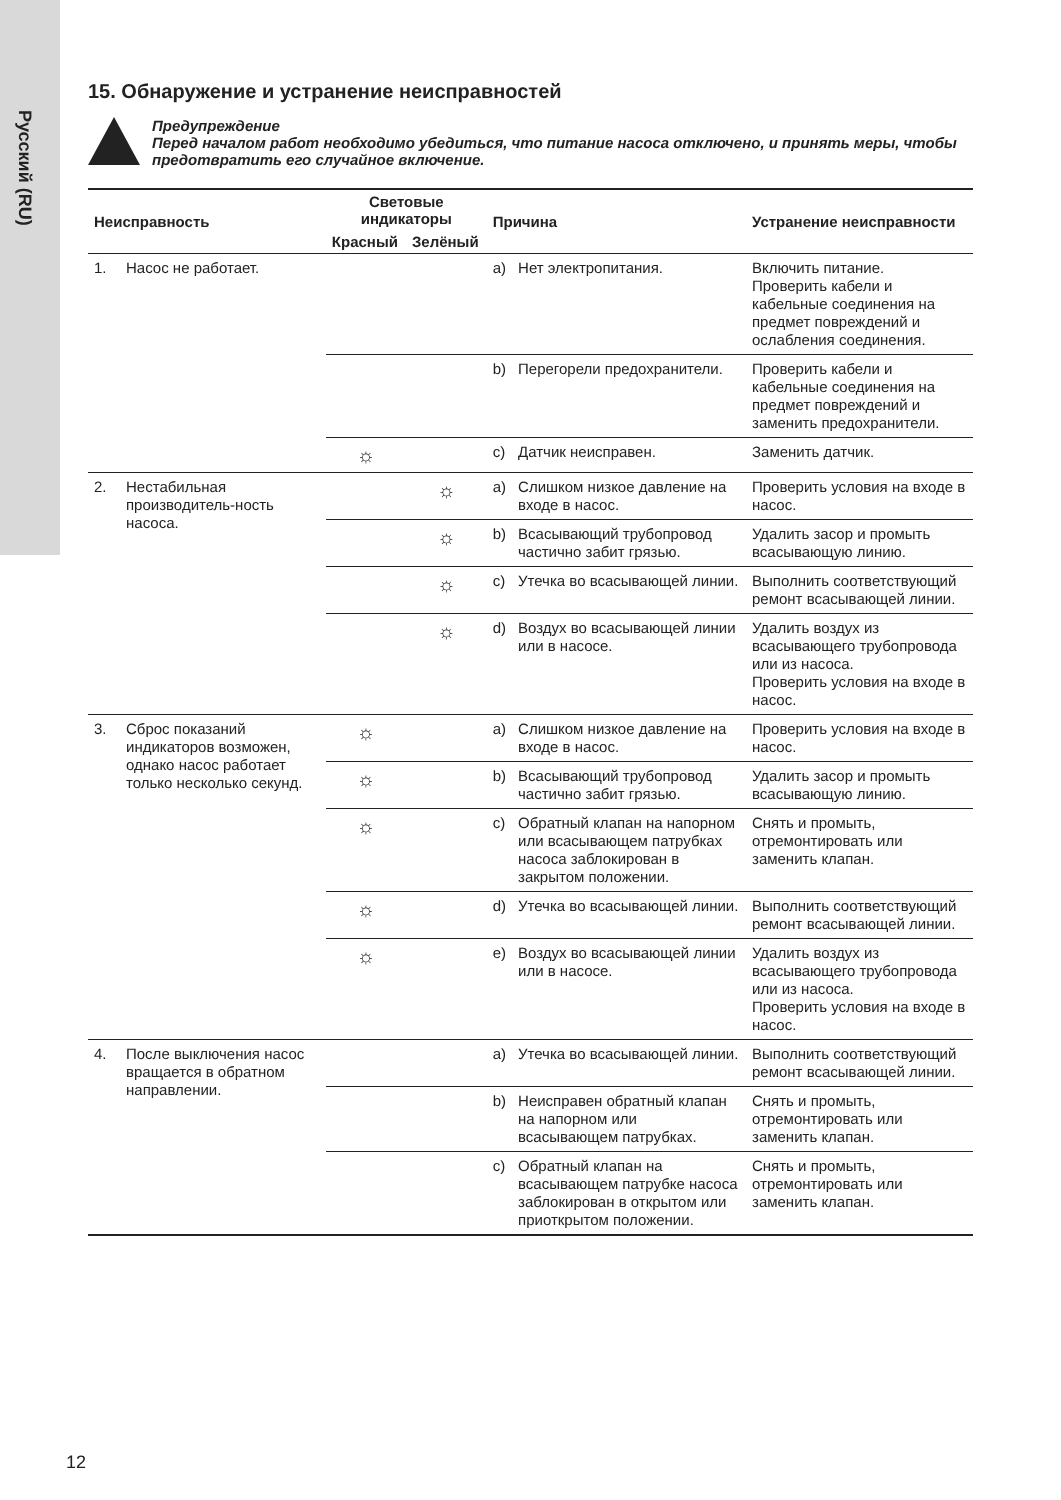Русский (RU)
15. Обнаружение и устранение неисправностей
Предупреждение
Перед началом работ необходимо убедиться, что питание насоса отключено, и принять меры, чтобы предотвратить его случайное включение.
| Неисправность | | Световые индикаторы | | Причина | | Устранение неисправности |
| --- | --- | --- | --- | --- | --- | --- |
| | | Красный | Зелёный | | | |
| 1. | Насос не работает. | | | a) | Нет электропитания. | Включить питание. Проверить кабели и кабельные соединения на предмет повреждений и ослабления соединения. |
| | | | | b) | Перегорели предохранители. | Проверить кабели и кабельные соединения на предмет повреждений и заменить предохранители. |
| | | ☼ | | c) | Датчик неисправен. | Заменить датчик. |
| 2. | Нестабильная производитель-ность насоса. | | ☼ | a) | Слишком низкое давление на входе в насос. | Проверить условия на входе в насос. |
| | | | ☼ | b) | Всасывающий трубопровод частично забит грязью. | Удалить засор и промыть всасывающую линию. |
| | | | ☼ | c) | Утечка во всасывающей линии. | Выполнить соответствующий ремонт всасывающей линии. |
| | | | ☼ | d) | Воздух во всасывающей линии или в насосе. | Удалить воздух из всасывающего трубопровода или из насоса. Проверить условия на входе в насос. |
| 3. | Сброс показаний индикаторов возможен, однако насос работает только несколько секунд. | ☼ | | a) | Слишком низкое давление на входе в насос. | Проверить условия на входе в насос. |
| | | ☼ | | b) | Всасывающий трубопровод частично забит грязью. | Удалить засор и промыть всасывающую линию. |
| | | ☼ | | c) | Обратный клапан на напорном или всасывающем патрубках насоса заблокирован в закрытом положении. | Снять и промыть, отремонтировать или заменить клапан. |
| | | ☼ | | d) | Утечка во всасывающей линии. | Выполнить соответствующий ремонт всасывающей линии. |
| | | ☼ | | e) | Воздух во всасывающей линии или в насосе. | Удалить воздух из всасывающего трубопровода или из насоса. Проверить условия на входе в насос. |
| 4. | После выключения насос вращается в обратном направлении. | | | a) | Утечка во всасывающей линии. | Выполнить соответствующий ремонт всасывающей линии. |
| | | | | b) | Неисправен обратный клапан на напорном или всасывающем патрубках. | Снять и промыть, отремонтировать или заменить клапан. |
| | | | | c) | Обратный клапан на всасывающем патрубке насоса заблокирован в открытом или приоткрытом положении. | Снять и промыть, отремонтировать или заменить клапан. |
12